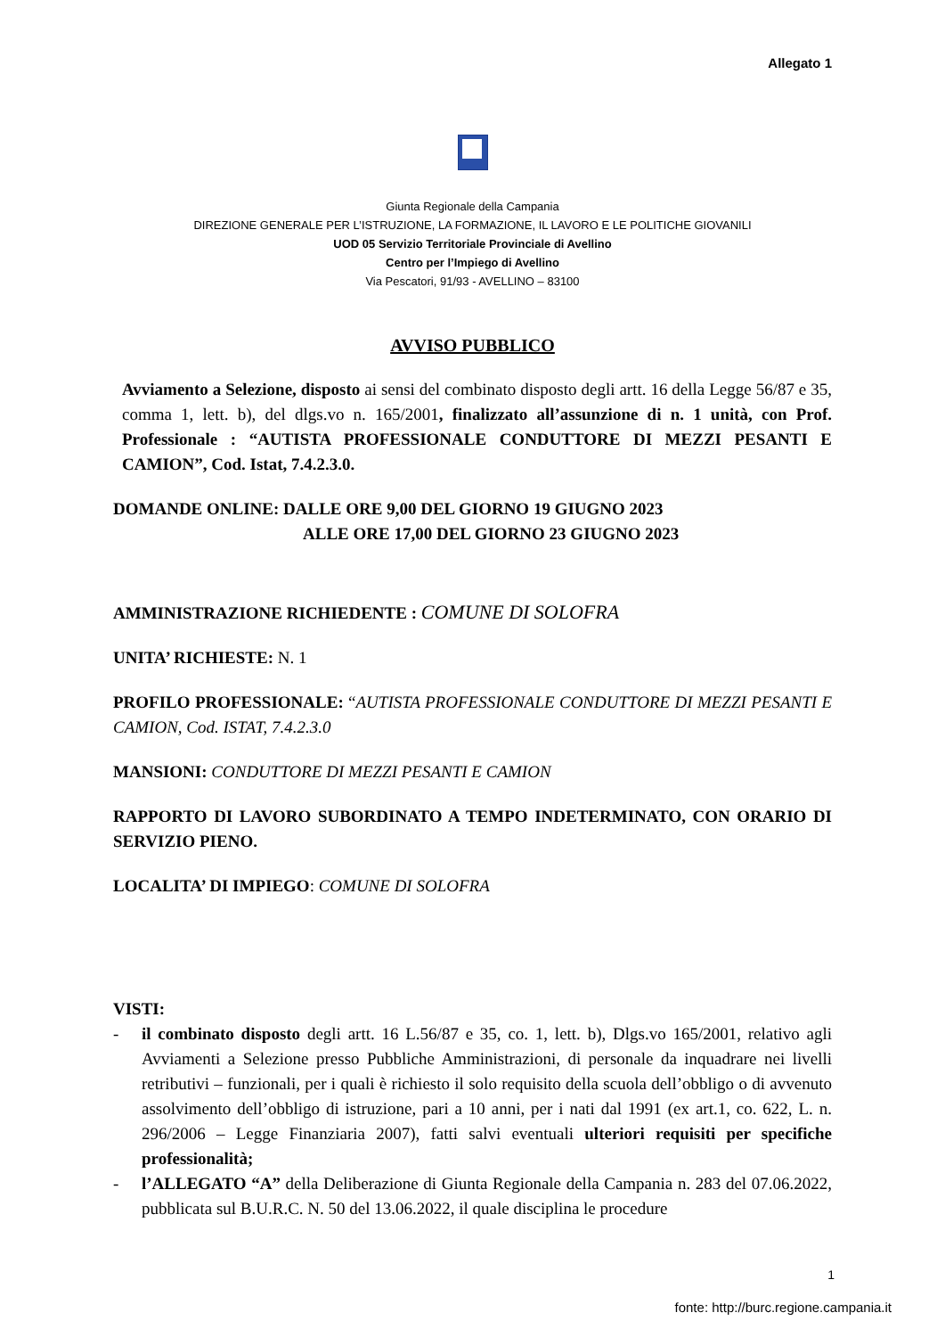Allegato 1
Giunta Regionale della Campania
DIREZIONE GENERALE PER L’ISTRUZIONE, LA FORMAZIONE, IL LAVORO E LE POLITICHE GIOVANILI
UOD 05 Servizio Territoriale Provinciale di Avellino
Centro per l’Impiego di Avellino
Via Pescatori, 91/93 - AVELLINO – 83100
AVVISO PUBBLICO
Avviamento a Selezione, disposto ai sensi del combinato disposto degli artt. 16 della Legge 56/87 e 35, comma 1, lett. b), del dlgs.vo n. 165/2001, finalizzato all’assunzione di n. 1 unità, con Prof. Professionale : “AUTISTA PROFESSIONALE CONDUTTORE DI MEZZI PESANTI E CAMION”, Cod. Istat, 7.4.2.3.0.
DOMANDE ONLINE: DALLE ORE 9,00 DEL GIORNO 19 GIUGNO 2023
ALLE ORE 17,00 DEL GIORNO 23 GIUGNO 2023
AMMINISTRAZIONE RICHIEDENTE : COMUNE DI SOLOFRA
UNITA’ RICHIESTE: N. 1
PROFILO PROFESSIONALE: “AUTISTA PROFESSIONALE CONDUTTORE DI MEZZI PESANTI E CAMION, Cod. ISTAT, 7.4.2.3.0
MANSIONI: CONDUTTORE DI MEZZI PESANTI E CAMION
RAPPORTO DI LAVORO SUBORDINATO A TEMPO INDETERMINATO, CON ORARIO DI SERVIZIO PIENO.
LOCALITA’ DI IMPIEGO: COMUNE DI SOLOFRA
VISTI:
- il combinato disposto degli artt. 16 L.56/87 e 35, co. 1, lett. b), Dlgs.vo 165/2001, relativo agli Avviamenti a Selezione presso Pubbliche Amministrazioni, di personale da inquadrare nei livelli retributivi – funzionali, per i quali è richiesto il solo requisito della scuola dell’obbligo o di avvenuto assolvimento dell’obbligo di istruzione, pari a 10 anni, per i nati dal 1991 (ex art.1, co. 622, L. n. 296/2006 – Legge Finanziaria 2007), fatti salvi eventuali ulteriori requisiti per specifiche professionalità;
- l’ALLEGATO “A” della Deliberazione di Giunta Regionale della Campania n. 283 del 07.06.2022, pubblicata sul B.U.R.C. N. 50 del 13.06.2022, il quale disciplina le procedure
1
fonte: http://burc.regione.campania.it